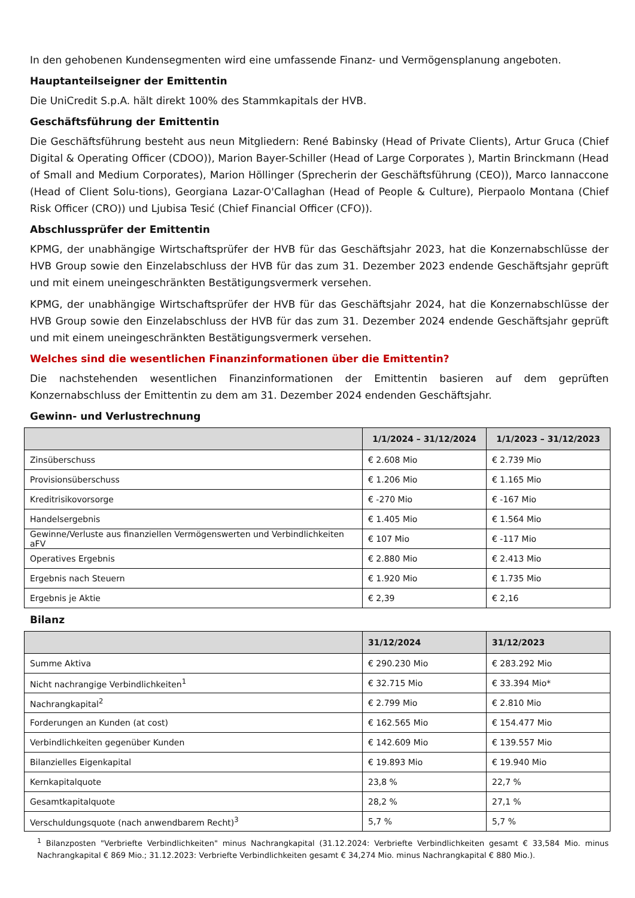In den gehobenen Kundensegmenten wird eine umfassende Finanz- und Vermögensplanung angeboten.
Hauptanteilseigner der Emittentin
Die UniCredit S.p.A. hält direkt 100% des Stammkapitals der HVB.
Geschäftsführung der Emittentin
Die Geschäftsführung besteht aus neun Mitgliedern: René Babinsky (Head of Private Clients), Artur Gruca (Chief Digital & Operating Officer (CDOO)), Marion Bayer-Schiller (Head of Large Corporates ), Martin Brinckmann (Head of Small and Medium Corporates), Marion Höllinger (Sprecherin der Geschäftsführung (CEO)), Marco Iannaccone (Head of Client Solu-tions), Georgiana Lazar-O'Callaghan (Head of People & Culture), Pierpaolo Montana (Chief Risk Officer (CRO)) und Ljubisa Tesić (Chief Financial Officer (CFO)).
Abschlussprüfer der Emittentin
KPMG, der unabhängige Wirtschaftsprüfer der HVB für das Geschäftsjahr 2023, hat die Konzernabschlüsse der HVB Group sowie den Einzelabschluss der HVB für das zum 31. Dezember 2023 endende Geschäftsjahr geprüft und mit einem uneingeschränkten Bestätigungsvermerk versehen.
KPMG, der unabhängige Wirtschaftsprüfer der HVB für das Geschäftsjahr 2024, hat die Konzernabschlüsse der HVB Group sowie den Einzelabschluss der HVB für das zum 31. Dezember 2024 endende Geschäftsjahr geprüft und mit einem uneingeschränkten Bestätigungsvermerk versehen.
Welches sind die wesentlichen Finanzinformationen über die Emittentin?
Die nachstehenden wesentlichen Finanzinformationen der Emittentin basieren auf dem geprüften Konzernabschluss der Emittentin zu dem am 31. Dezember 2024 endenden Geschäftsjahr.
Gewinn- und Verlustrechnung
| | 1/1/2024 – 31/12/2024 | 1/1/2023 – 31/12/2023 |
| --- | --- | --- |
| Zinsüberschuss | € 2.608 Mio | € 2.739 Mio |
| Provisionsüberschuss | € 1.206 Mio | € 1.165 Mio |
| Kreditrisikovorsorge | € -270 Mio | € -167 Mio |
| Handelsergebnis | € 1.405 Mio | € 1.564 Mio |
| Gewinne/Verluste aus finanziellen Vermögenswerten und Verbindlichkeiten aFV | € 107 Mio | € -117 Mio |
| Operatives Ergebnis | € 2.880 Mio | € 2.413 Mio |
| Ergebnis nach Steuern | € 1.920 Mio | € 1.735 Mio |
| Ergebnis je Aktie | € 2,39 | € 2,16 |
Bilanz
| | 31/12/2024 | 31/12/2023 |
| --- | --- | --- |
| Summe Aktiva | € 290.230 Mio | € 283.292 Mio |
| Nicht nachrangige Verbindlichkeiten<sup>1</sup> | € 32.715 Mio | € 33.394 Mio* |
| Nachrangkapital<sup>2</sup> | € 2.799 Mio | € 2.810 Mio |
| Forderungen an Kunden (at cost) | € 162.565 Mio | € 154.477 Mio |
| Verbindlichkeiten gegenüber Kunden | € 142.609 Mio | € 139.557 Mio |
| Bilanzielles Eigenkapital | € 19.893 Mio | € 19.940 Mio |
| Kernkapitalquote | 23,8 % | 22,7 % |
| Gesamtkapitalquote | 28,2 % | 27,1 % |
| Verschuldungsquote (nach anwendbarem Recht)<sup>3</sup> | 5,7 % | 5,7 % |
<sup>1</sup> Bilanzposten "Verbriefte Verbindlichkeiten" minus Nachrangkapital (31.12.2024: Verbriefte Verbindlichkeiten gesamt € 33,584 Mio. minus Nachrangkapital € 869 Mio.; 31.12.2023: Verbriefte Verbindlichkeiten gesamt € 34,274 Mio. minus Nachrangkapital € 880 Mio.).